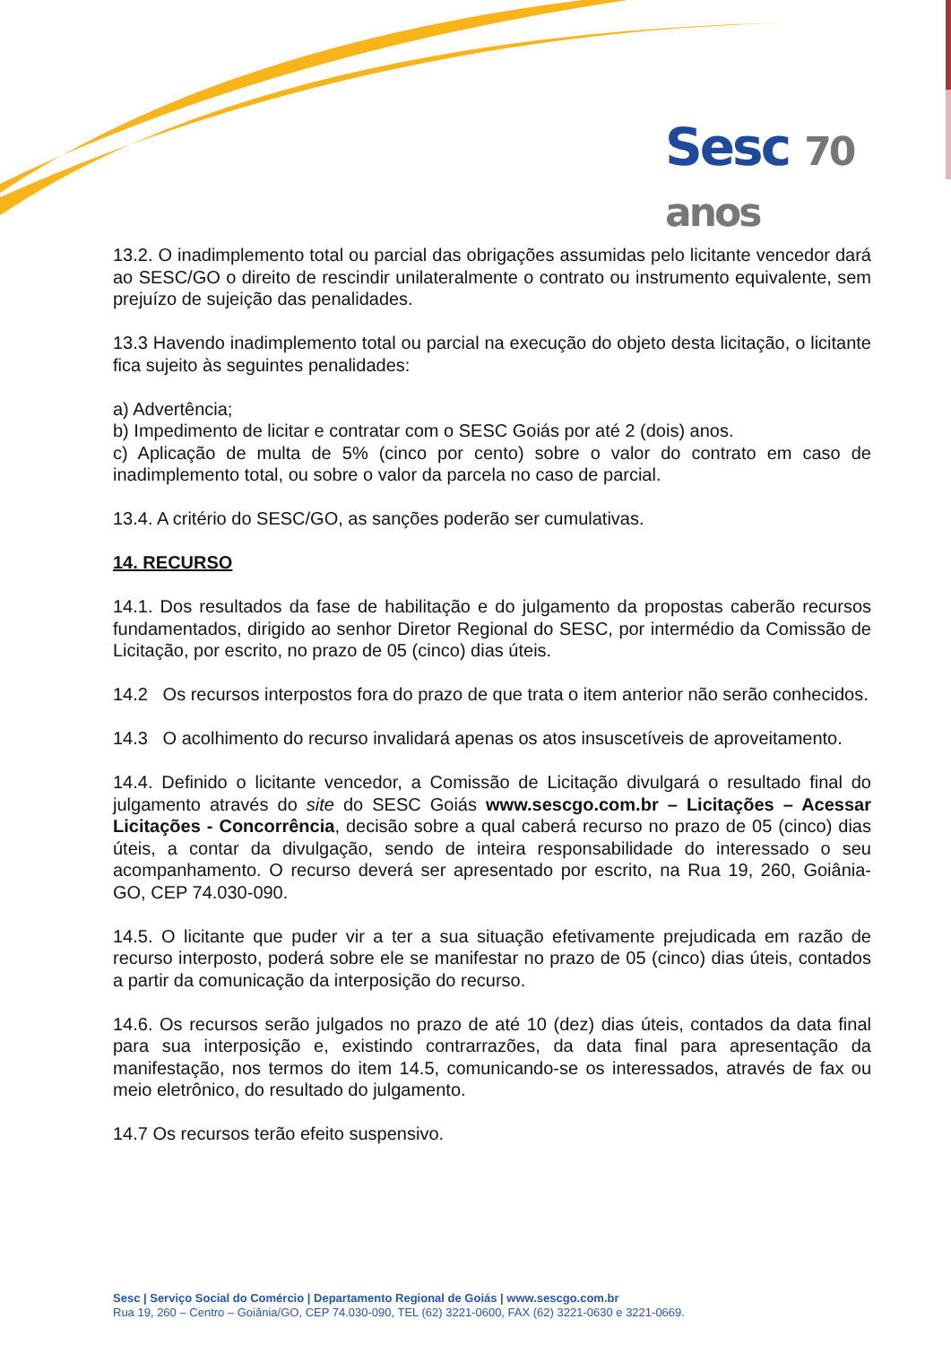Sesc 70 anos
13.2. O inadimplemento total ou parcial das obrigações assumidas pelo licitante vencedor dará ao SESC/GO o direito de rescindir unilateralmente o contrato ou instrumento equivalente, sem prejuízo de sujeição das penalidades.
13.3 Havendo inadimplemento total ou parcial na execução do objeto desta licitação, o licitante fica sujeito às seguintes penalidades:
a) Advertência;
b) Impedimento de licitar e contratar com o SESC Goiás por até 2 (dois) anos.
c) Aplicação de multa de 5% (cinco por cento) sobre o valor do contrato em caso de inadimplemento total, ou sobre o valor da parcela no caso de parcial.
13.4. A critério do SESC/GO, as sanções poderão ser cumulativas.
14. RECURSO
14.1. Dos resultados da fase de habilitação e do julgamento da propostas caberão recursos fundamentados, dirigido ao senhor Diretor Regional do SESC, por intermédio da Comissão de Licitação, por escrito, no prazo de 05 (cinco) dias úteis.
14.2 Os recursos interpostos fora do prazo de que trata o item anterior não serão conhecidos.
14.3 O acolhimento do recurso invalidará apenas os atos insuscetíveis de aproveitamento.
14.4. Definido o licitante vencedor, a Comissão de Licitação divulgará o resultado final do julgamento através do site do SESC Goiás www.sescgo.com.br – Licitações – Acessar Licitações - Concorrência, decisão sobre a qual caberá recurso no prazo de 05 (cinco) dias úteis, a contar da divulgação, sendo de inteira responsabilidade do interessado o seu acompanhamento. O recurso deverá ser apresentado por escrito, na Rua 19, 260, Goiânia-GO, CEP 74.030-090.
14.5. O licitante que puder vir a ter a sua situação efetivamente prejudicada em razão de recurso interposto, poderá sobre ele se manifestar no prazo de 05 (cinco) dias úteis, contados a partir da comunicação da interposição do recurso.
14.6. Os recursos serão julgados no prazo de até 10 (dez) dias úteis, contados da data final para sua interposição e, existindo contrarrazões, da data final para apresentação da manifestação, nos termos do item 14.5, comunicando-se os interessados, através de fax ou meio eletrônico, do resultado do julgamento.
14.7 Os recursos terão efeito suspensivo.
Sesc | Serviço Social do Comércio | Departamento Regional de Goiás | www.sescgo.com.br
Rua 19, 260 – Centro – Goiânia/GO, CEP 74.030-090, TEL (62) 3221-0600, FAX (62) 3221-0630 e 3221-0669.